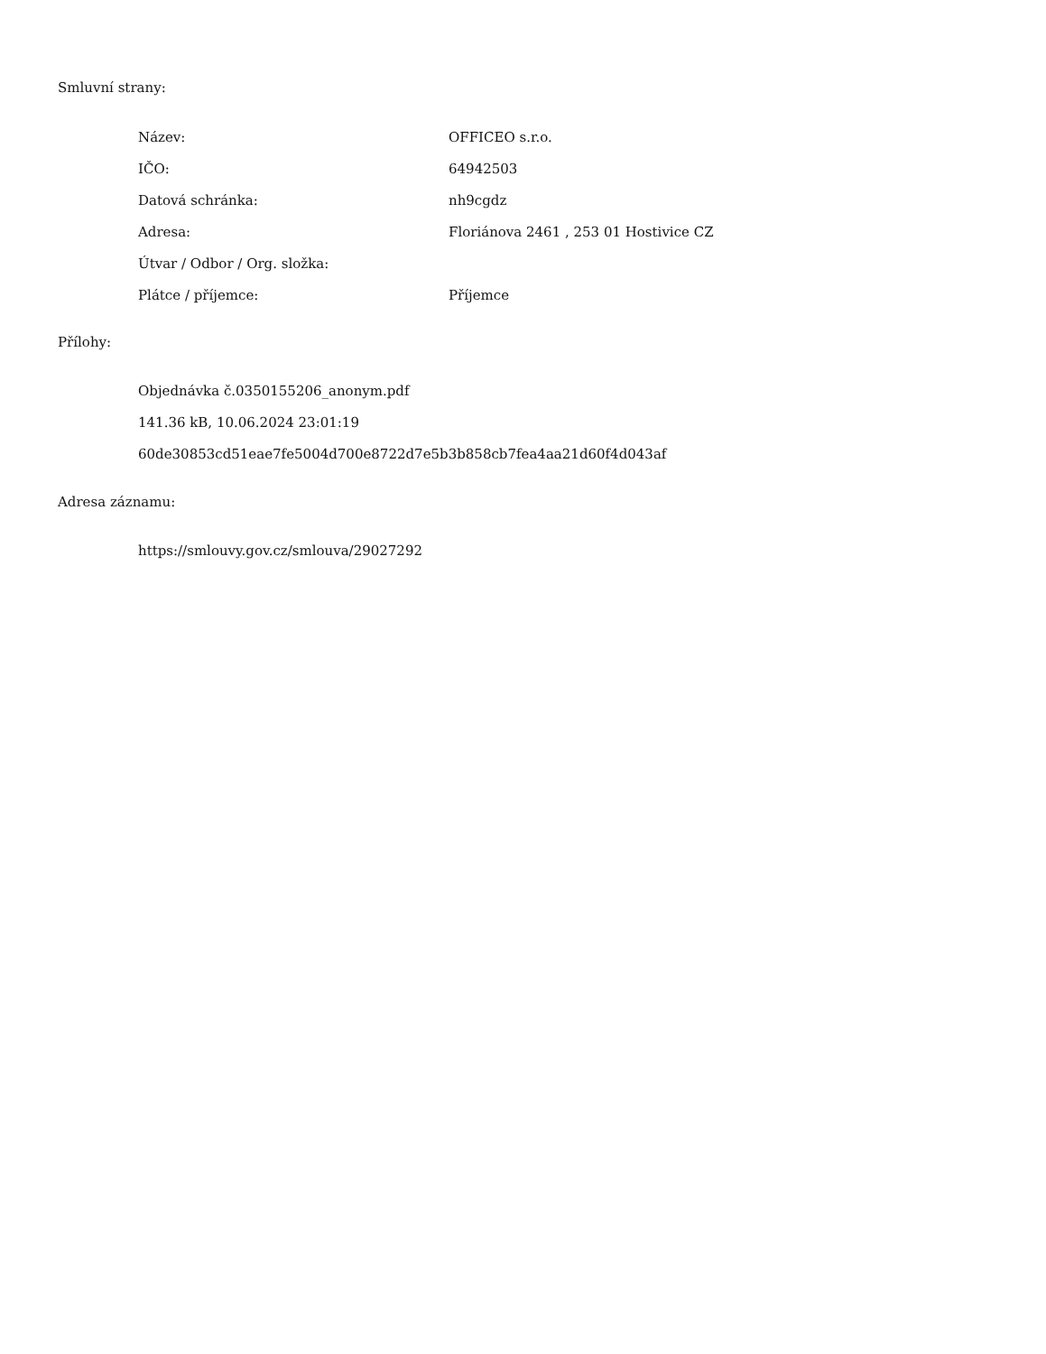Smluvní strany:
| Název: | OFFICEO s.r.o. |
| IČO: | 64942503 |
| Datová schránka: | nh9cgdz |
| Adresa: | Floriánova 2461 , 253 01 Hostivice CZ |
| Útvar / Odbor / Org. složka: | |
| Plátce / příjemce: | Příjemce |
Přílohy:
Objednávka č.0350155206_anonym.pdf
141.36 kB, 10.06.2024 23:01:19
60de30853cd51eae7fe5004d700e8722d7e5b3b858cb7fea4aa21d60f4d043af
Adresa záznamu:
https://smlouvy.gov.cz/smlouva/29027292